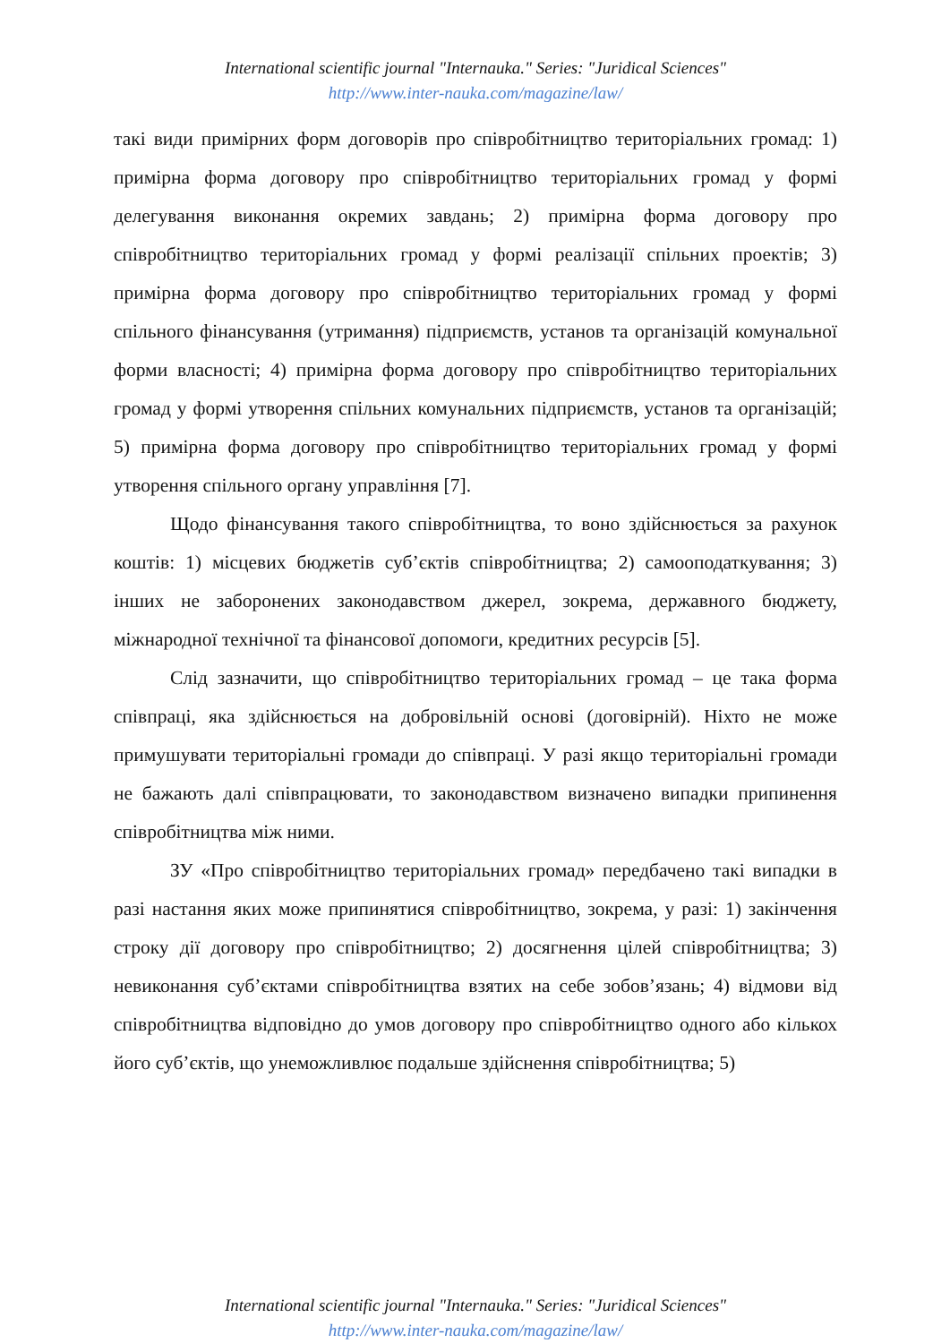International scientific journal "Internauka." Series: "Juridical Sciences"
http://www.inter-nauka.com/magazine/law/
такі види примірних форм договорів про співробітництво територіальних громад: 1) примірна форма договору про співробітництво територіальних громад у формі делегування виконання окремих завдань; 2) примірна форма договору про співробітництво територіальних громад у формі реалізації спільних проектів; 3) примірна форма договору про співробітництво територіальних громад у формі спільного фінансування (утримання) підприємств, установ та організацій комунальної форми власності; 4) примірна форма договору про співробітництво територіальних громад у формі утворення спільних комунальних підприємств, установ та організацій; 5) примірна форма договору про співробітництво територіальних громад у формі утворення спільного органу управління [7].
Щодо фінансування такого співробітництва, то воно здійснюється за рахунок коштів: 1) місцевих бюджетів суб’єктів співробітництва; 2) самооподаткування; 3) інших не заборонених законодавством джерел, зокрема, державного бюджету, міжнародної технічної та фінансової допомоги, кредитних ресурсів [5].
Слід зазначити, що співробітництво територіальних громад – це така форма співпраці, яка здійснюється на добровільній основі (договірній). Ніхто не може примушувати територіальні громади до співпраці. У разі якщо територіальні громади не бажають далі співпрацювати, то законодавством визначено випадки припинення співробітництва між ними.
ЗУ «Про співробітництво територіальних громад» передбачено такі випадки в разі настання яких може припинятися співробітництво, зокрема, у разі: 1) закінчення строку дії договору про співробітництво; 2) досягнення цілей співробітництва; 3) невиконання суб’єктами співробітництва взятих на себе зобов’язань; 4) відмови від співробітництва відповідно до умов договору про співробітництво одного або кількох його суб’єктів, що унеможливлює подальше здійснення співробітництва; 5)
International scientific journal "Internauka." Series: "Juridical Sciences"
http://www.inter-nauka.com/magazine/law/